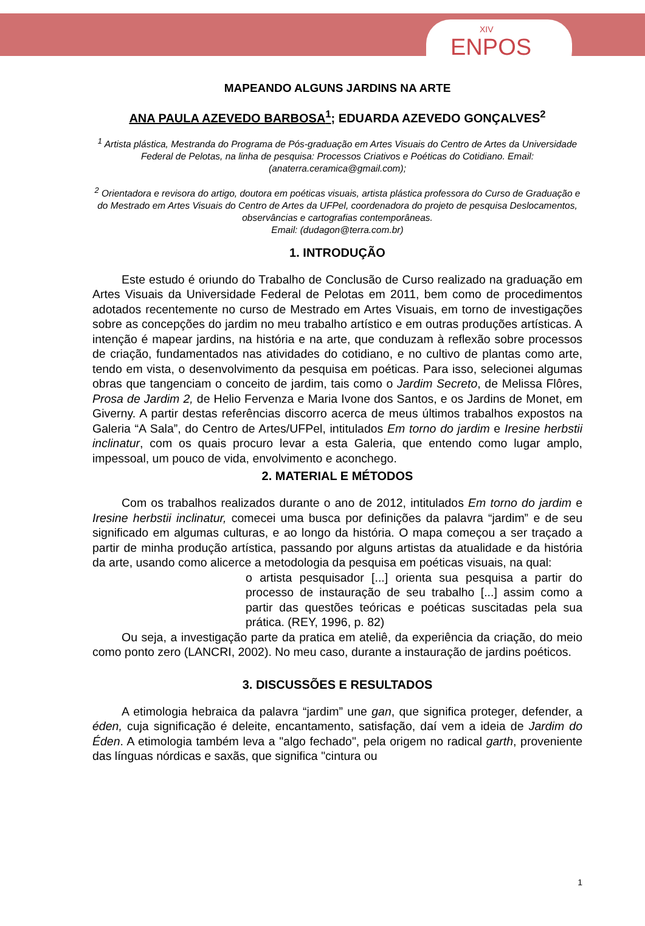XIV
ENPOS
MAPEANDO ALGUNS JARDINS NA ARTE
ANA PAULA AZEVEDO BARBOSA<sup>1</sup>; EDUARDA AZEVEDO GONÇALVES<sup>2</sup>
<sup>1</sup> Artista plástica, Mestranda do Programa de Pós-graduação em Artes Visuais do Centro de Artes da Universidade Federal de Pelotas, na linha de pesquisa: Processos Criativos e Poéticas do Cotidiano. Email: (anaterra.ceramica@gmail.com);
<sup>2</sup> Orientadora e revisora do artigo, doutora em poéticas visuais, artista plástica professora do Curso de Graduação e do Mestrado em Artes Visuais do Centro de Artes da UFPel, coordenadora do projeto de pesquisa Deslocamentos, observâncias e cartografias contemporâneas.
Email: (dudagon@terra.com.br)
1. INTRODUÇÃO
Este estudo é oriundo do Trabalho de Conclusão de Curso realizado na graduação em Artes Visuais da Universidade Federal de Pelotas em 2011, bem como de procedimentos adotados recentemente no curso de Mestrado em Artes Visuais, em torno de investigações sobre as concepções do jardim no meu trabalho artístico e em outras produções artísticas. A intenção é mapear jardins, na história e na arte, que conduzam à reflexão sobre processos de criação, fundamentados nas atividades do cotidiano, e no cultivo de plantas como arte, tendo em vista, o desenvolvimento da pesquisa em poéticas. Para isso, selecionei algumas obras que tangenciam o conceito de jardim, tais como o Jardim Secreto, de Melissa Flôres, Prosa de Jardim 2, de Helio Fervenza e Maria Ivone dos Santos, e os Jardins de Monet, em Giverny. A partir destas referências discorro acerca de meus últimos trabalhos expostos na Galeria “A Sala”, do Centro de Artes/UFPel, intitulados Em torno do jardim e Iresine herbstii inclinatur, com os quais procuro levar a esta Galeria, que entendo como lugar amplo, impessoal, um pouco de vida, envolvimento e aconchego.
2. MATERIAL E MÉTODOS
Com os trabalhos realizados durante o ano de 2012, intitulados Em torno do jardim e Iresine herbstii inclinatur, comecei uma busca por definições da palavra “jardim” e de seu significado em algumas culturas, e ao longo da história. O mapa começou a ser traçado a partir de minha produção artística, passando por alguns artistas da atualidade e da história da arte, usando como alicerce a metodologia da pesquisa em poéticas visuais, na qual:
o artista pesquisador [...] orienta sua pesquisa a partir do processo de instauração de seu trabalho [...] assim como a partir das questões teóricas e poéticas suscitadas pela sua prática. (REY, 1996, p. 82)
Ou seja, a investigação parte da pratica em ateliê, da experiência da criação, do meio como ponto zero (LANCRI, 2002). No meu caso, durante a instauração de jardins poéticos.
3. DISCUSSÕES E RESULTADOS
A etimologia hebraica da palavra “jardim” une gan, que significa proteger, defender, a éden, cuja significação é deleite, encantamento, satisfação, daí vem a ideia de Jardim do Éden. A etimologia também leva a "algo fechado", pela origem no radical garth, proveniente das línguas nórdicas e saxãs, que significa "cintura ou
1